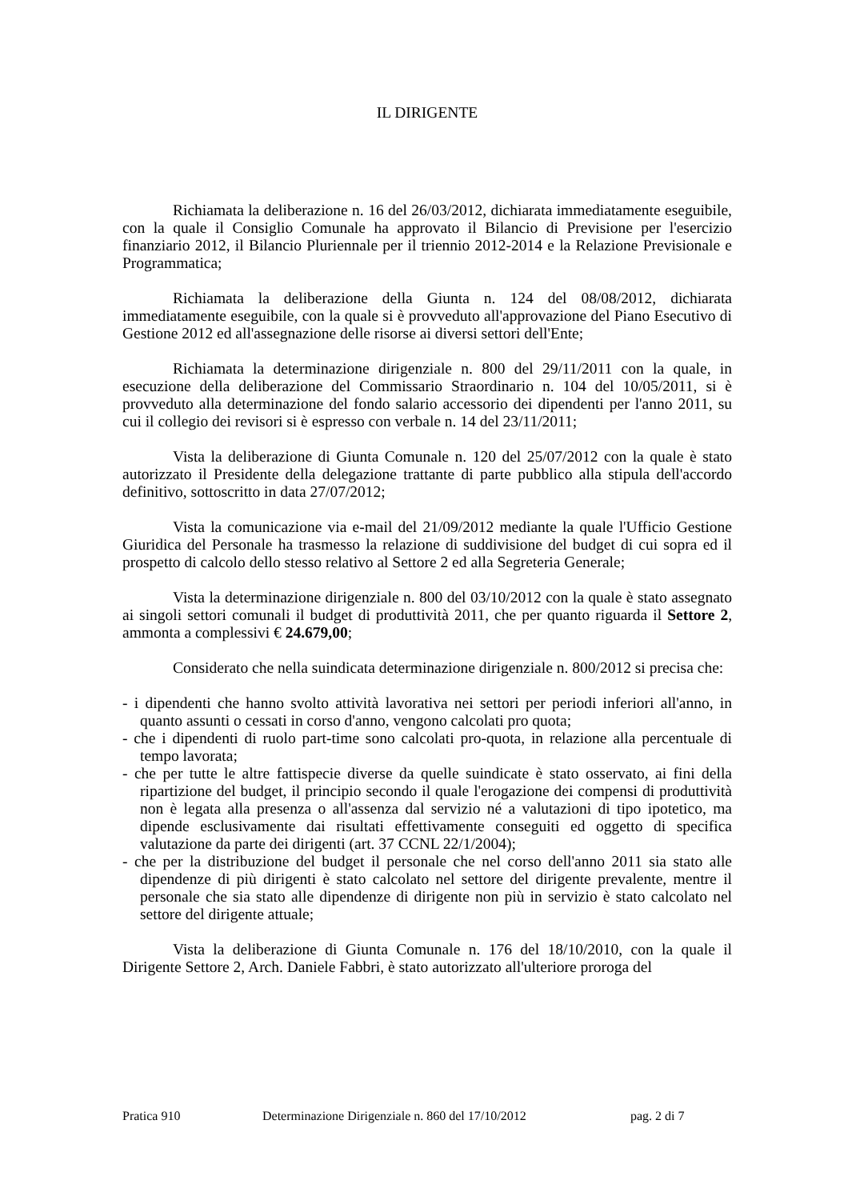IL DIRIGENTE
Richiamata la deliberazione n. 16 del 26/03/2012, dichiarata immediatamente eseguibile, con la quale il Consiglio Comunale ha approvato il Bilancio di Previsione per l'esercizio finanziario 2012, il Bilancio Pluriennale per il triennio 2012-2014 e la Relazione Previsionale e Programmatica;
Richiamata la deliberazione della Giunta n. 124 del 08/08/2012, dichiarata immediatamente eseguibile, con la quale si è provveduto all'approvazione del Piano Esecutivo di Gestione 2012 ed all'assegnazione delle risorse ai diversi settori dell'Ente;
Richiamata la determinazione dirigenziale n. 800 del 29/11/2011 con la quale, in esecuzione della deliberazione del Commissario Straordinario n. 104 del 10/05/2011, si è provveduto alla determinazione del fondo salario accessorio dei dipendenti per l'anno 2011, su cui il collegio dei revisori si è espresso con verbale n. 14 del 23/11/2011;
Vista la deliberazione di Giunta Comunale n. 120 del 25/07/2012 con la quale è stato autorizzato il Presidente della delegazione trattante di parte pubblico alla stipula dell'accordo definitivo, sottoscritto in data 27/07/2012;
Vista la comunicazione via e-mail del 21/09/2012 mediante la quale l'Ufficio Gestione Giuridica del Personale ha trasmesso la relazione di suddivisione del budget di cui sopra ed il prospetto di calcolo dello stesso relativo al Settore 2 ed alla Segreteria Generale;
Vista la determinazione dirigenziale n. 800 del 03/10/2012 con la quale è stato assegnato ai singoli settori comunali il budget di produttività 2011, che per quanto riguarda il Settore 2, ammonta a complessivi € 24.679,00;
Considerato che nella suindicata determinazione dirigenziale n. 800/2012 si precisa che:
- i dipendenti che hanno svolto attività lavorativa nei settori per periodi inferiori all'anno, in quanto assunti o cessati in corso d'anno, vengono calcolati pro quota;
- che i dipendenti di ruolo part-time sono calcolati pro-quota, in relazione alla percentuale di tempo lavorata;
- che per tutte le altre fattispecie diverse da quelle suindicate è stato osservato, ai fini della ripartizione del budget, il principio secondo il quale l'erogazione dei compensi di produttività non è legata alla presenza o all'assenza dal servizio né a valutazioni di tipo ipotetico, ma dipende esclusivamente dai risultati effettivamente conseguiti ed oggetto di specifica valutazione da parte dei dirigenti (art. 37 CCNL 22/1/2004);
- che per la distribuzione del budget il personale che nel corso dell'anno 2011 sia stato alle dipendenze di più dirigenti è stato calcolato nel settore del dirigente prevalente, mentre il personale che sia stato alle dipendenze di dirigente non più in servizio è stato calcolato nel settore del dirigente attuale;
Vista la deliberazione di Giunta Comunale n. 176 del 18/10/2010, con la quale il Dirigente Settore 2, Arch. Daniele Fabbri, è stato autorizzato all'ulteriore proroga del
Pratica 910 Determinazione Dirigenziale n. 860 del 17/10/2012 pag. 2 di 7